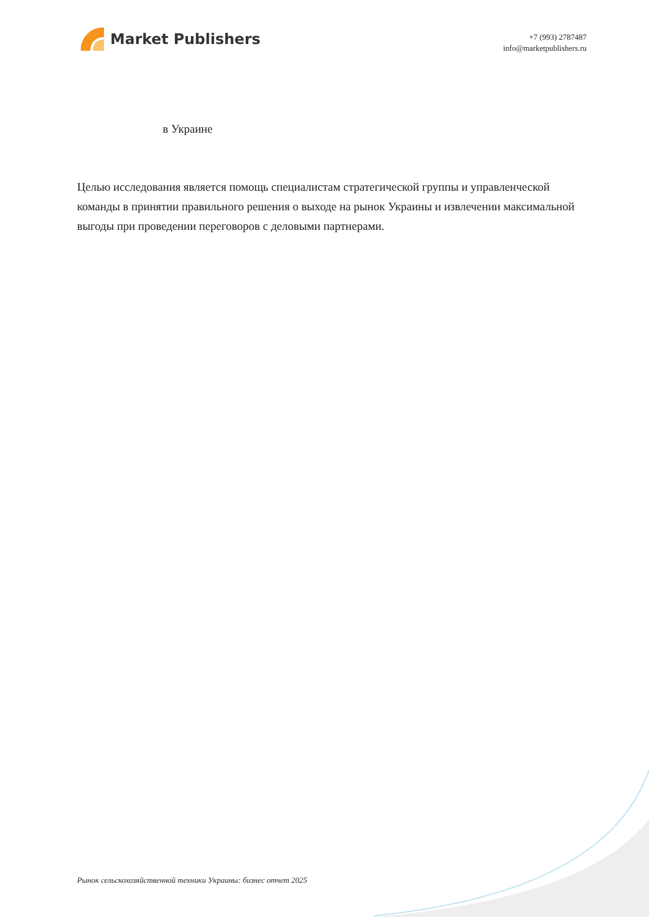Market Publishers
+7 (993) 2787487
info@marketpublishers.ru
в Украине
Целью исследования является помощь специалистам стратегической группы и управленческой команды в принятии правильного решения о выходе на рынок Украины и извлечении максимальной выгоды при проведении переговоров с деловыми партнерами.
Рынок сельскохозяйственной техники Украины: бизнес отчет 2025